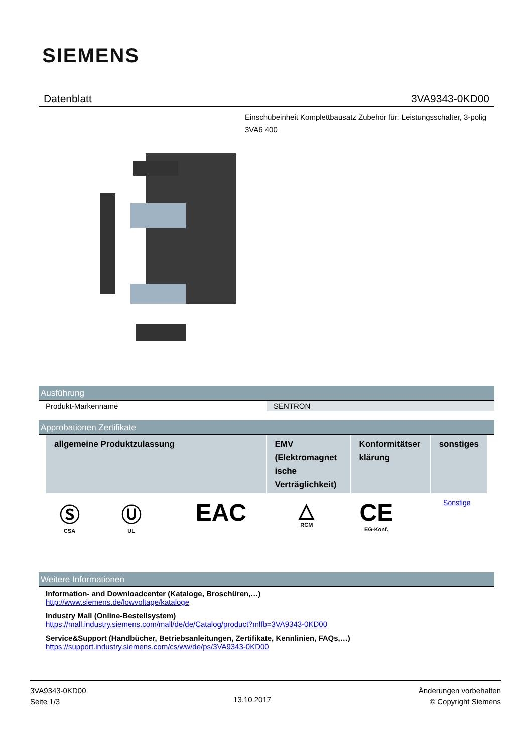SIEMENS
Datenblatt 3VA9343-0KD00
Einschubeinheit Komplettbausatz Zubehör für: Leistungsschalter, 3-polig 3VA6 400
Ausführung
| Produkt-Markenname | SENTRON |
Approbationen Zertifikate
| allgemeine Produktzulassung | EMV (Elektromagnet ische Verträglichkeit) | Konformitätser klärung | sonstiges |
| --- | --- | --- | --- |
| Ⓢ CSA | Ⓤ UL | EAC | △ RCM | CE EG-Konf. | Sonstige |
Weitere Informationen
Information- and Downloadcenter (Kataloge, Broschüren,…)
http://www.siemens.de/lowvoltage/kataloge
Industry Mall (Online-Bestellsystem)
https://mall.industry.siemens.com/mall/de/de/Catalog/product?mlfb=3VA9343-0KD00
Service&Support (Handbücher, Betriebsanleitungen, Zertifikate, Kennlinien, FAQs,…)
https://support.industry.siemens.com/cs/ww/de/ps/3VA9343-0KD00
3VA9343-0KD00
Seite 1/3
13.10.2017
Änderungen vorbehalten
© Copyright Siemens